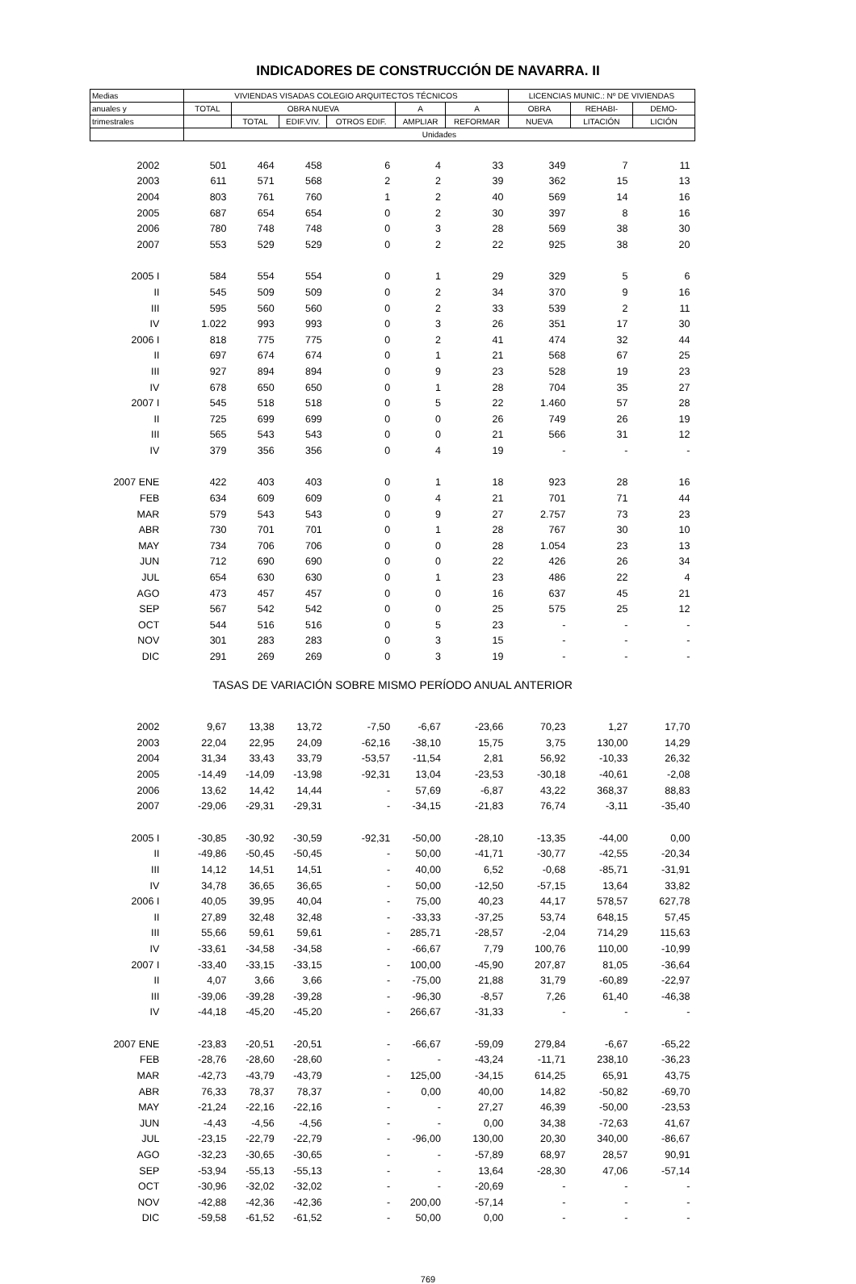INDICADORES DE CONSTRUCCIÓN DE NAVARRA. II
| Medias | VIVIENDAS VISADAS COLEGIO ARQUITECTOS TÉCNICOS | | | | | | LICENCIAS MUNIC.: Nº DE VIVIENDAS | | |
| --- | --- | --- | --- | --- | --- | --- | --- | --- | --- |
| anuales y | TOTAL | OBRA NUEVA | | | A | A | OBRA | REHABI- | DEMO- |
| trimestrales | | TOTAL | EDIF.VIV. | OTROS EDIF. | AMPLIAR | REFORMAR | NUEVA | LITACIÓN | LICIÓN |
| | Unidades | | | | | | | | |
| 2002 | 501 | 464 | 458 | 6 | 4 | 33 | 349 | 7 | 11 |
| 2003 | 611 | 571 | 568 | 2 | 2 | 39 | 362 | 15 | 13 |
| 2004 | 803 | 761 | 760 | 1 | 2 | 40 | 569 | 14 | 16 |
| 2005 | 687 | 654 | 654 | 0 | 2 | 30 | 397 | 8 | 16 |
| 2006 | 780 | 748 | 748 | 0 | 3 | 28 | 569 | 38 | 30 |
| 2007 | 553 | 529 | 529 | 0 | 2 | 22 | 925 | 38 | 20 |
| 2005 I | 584 | 554 | 554 | 0 | 1 | 29 | 329 | 5 | 6 |
| II | 545 | 509 | 509 | 0 | 2 | 34 | 370 | 9 | 16 |
| III | 595 | 560 | 560 | 0 | 2 | 33 | 539 | 2 | 11 |
| IV | 1.022 | 993 | 993 | 0 | 3 | 26 | 351 | 17 | 30 |
| 2006 I | 818 | 775 | 775 | 0 | 2 | 41 | 474 | 32 | 44 |
| II | 697 | 674 | 674 | 0 | 1 | 21 | 568 | 67 | 25 |
| III | 927 | 894 | 894 | 0 | 9 | 23 | 528 | 19 | 23 |
| IV | 678 | 650 | 650 | 0 | 1 | 28 | 704 | 35 | 27 |
| 2007 I | 545 | 518 | 518 | 0 | 5 | 22 | 1.460 | 57 | 28 |
| II | 725 | 699 | 699 | 0 | 0 | 26 | 749 | 26 | 19 |
| III | 565 | 543 | 543 | 0 | 0 | 21 | 566 | 31 | 12 |
| IV | 379 | 356 | 356 | 0 | 4 | 19 | - | - | - |
| 2007 ENE | 422 | 403 | 403 | 0 | 1 | 18 | 923 | 28 | 16 |
| FEB | 634 | 609 | 609 | 0 | 4 | 21 | 701 | 71 | 44 |
| MAR | 579 | 543 | 543 | 0 | 9 | 27 | 2.757 | 73 | 23 |
| ABR | 730 | 701 | 701 | 0 | 1 | 28 | 767 | 30 | 10 |
| MAY | 734 | 706 | 706 | 0 | 0 | 28 | 1.054 | 23 | 13 |
| JUN | 712 | 690 | 690 | 0 | 0 | 22 | 426 | 26 | 34 |
| JUL | 654 | 630 | 630 | 0 | 1 | 23 | 486 | 22 | 4 |
| AGO | 473 | 457 | 457 | 0 | 0 | 16 | 637 | 45 | 21 |
| SEP | 567 | 542 | 542 | 0 | 0 | 25 | 575 | 25 | 12 |
| OCT | 544 | 516 | 516 | 0 | 5 | 23 | - | - | - |
| NOV | 301 | 283 | 283 | 0 | 3 | 15 | - | - | - |
| DIC | 291 | 269 | 269 | 0 | 3 | 19 | - | - | - |
| TASAS DE VARIACIÓN SOBRE MISMO PERÍODO ANUAL ANTERIOR | | | | | | | | | |
| 2002 | 9,67 | 13,38 | 13,72 | -7,50 | -6,67 | -23,66 | 70,23 | 1,27 | 17,70 |
| 2003 | 22,04 | 22,95 | 24,09 | -62,16 | -38,10 | 15,75 | 3,75 | 130,00 | 14,29 |
| 2004 | 31,34 | 33,43 | 33,79 | -53,57 | -11,54 | 2,81 | 56,92 | -10,33 | 26,32 |
| 2005 | -14,49 | -14,09 | -13,98 | -92,31 | 13,04 | -23,53 | -30,18 | -40,61 | -2,08 |
| 2006 | 13,62 | 14,42 | 14,44 | - | 57,69 | -6,87 | 43,22 | 368,37 | 88,83 |
| 2007 | -29,06 | -29,31 | -29,31 | - | -34,15 | -21,83 | 76,74 | -3,11 | -35,40 |
| 2005 I | -30,85 | -30,92 | -30,59 | -92,31 | -50,00 | -28,10 | -13,35 | -44,00 | 0,00 |
| II | -49,86 | -50,45 | -50,45 | - | 50,00 | -41,71 | -30,77 | -42,55 | -20,34 |
| III | 14,12 | 14,51 | 14,51 | - | 40,00 | 6,52 | -0,68 | -85,71 | -31,91 |
| IV | 34,78 | 36,65 | 36,65 | - | 50,00 | -12,50 | -57,15 | 13,64 | 33,82 |
| 2006 I | 40,05 | 39,95 | 40,04 | - | 75,00 | 40,23 | 44,17 | 578,57 | 627,78 |
| II | 27,89 | 32,48 | 32,48 | - | -33,33 | -37,25 | 53,74 | 648,15 | 57,45 |
| III | 55,66 | 59,61 | 59,61 | - | 285,71 | -28,57 | -2,04 | 714,29 | 115,63 |
| IV | -33,61 | -34,58 | -34,58 | - | -66,67 | 7,79 | 100,76 | 110,00 | -10,99 |
| 2007 I | -33,40 | -33,15 | -33,15 | - | 100,00 | -45,90 | 207,87 | 81,05 | -36,64 |
| II | 4,07 | 3,66 | 3,66 | - | -75,00 | 21,88 | 31,79 | -60,89 | -22,97 |
| III | -39,06 | -39,28 | -39,28 | - | -96,30 | -8,57 | 7,26 | 61,40 | -46,38 |
| IV | -44,18 | -45,20 | -45,20 | - | 266,67 | -31,33 | - | - | - |
| 2007 ENE | -23,83 | -20,51 | -20,51 | - | -66,67 | -59,09 | 279,84 | -6,67 | -65,22 |
| FEB | -28,76 | -28,60 | -28,60 | - | - | -43,24 | -11,71 | 238,10 | -36,23 |
| MAR | -42,73 | -43,79 | -43,79 | - | 125,00 | -34,15 | 614,25 | 65,91 | 43,75 |
| ABR | 76,33 | 78,37 | 78,37 | - | 0,00 | 40,00 | 14,82 | -50,82 | -69,70 |
| MAY | -21,24 | -22,16 | -22,16 | - | - | 27,27 | 46,39 | -50,00 | -23,53 |
| JUN | -4,43 | -4,56 | -4,56 | - | - | 0,00 | 34,38 | -72,63 | 41,67 |
| JUL | -23,15 | -22,79 | -22,79 | - | -96,00 | 130,00 | 20,30 | 340,00 | -86,67 |
| AGO | -32,23 | -30,65 | -30,65 | - | - | -57,89 | 68,97 | 28,57 | 90,91 |
| SEP | -53,94 | -55,13 | -55,13 | - | - | 13,64 | -28,30 | 47,06 | -57,14 |
| OCT | -30,96 | -32,02 | -32,02 | - | - | -20,69 | - | - | - |
| NOV | -42,88 | -42,36 | -42,36 | - | 200,00 | -57,14 | - | - | - |
| DIC | -59,58 | -61,52 | -61,52 | - | 50,00 | 0,00 | - | - | - |
769